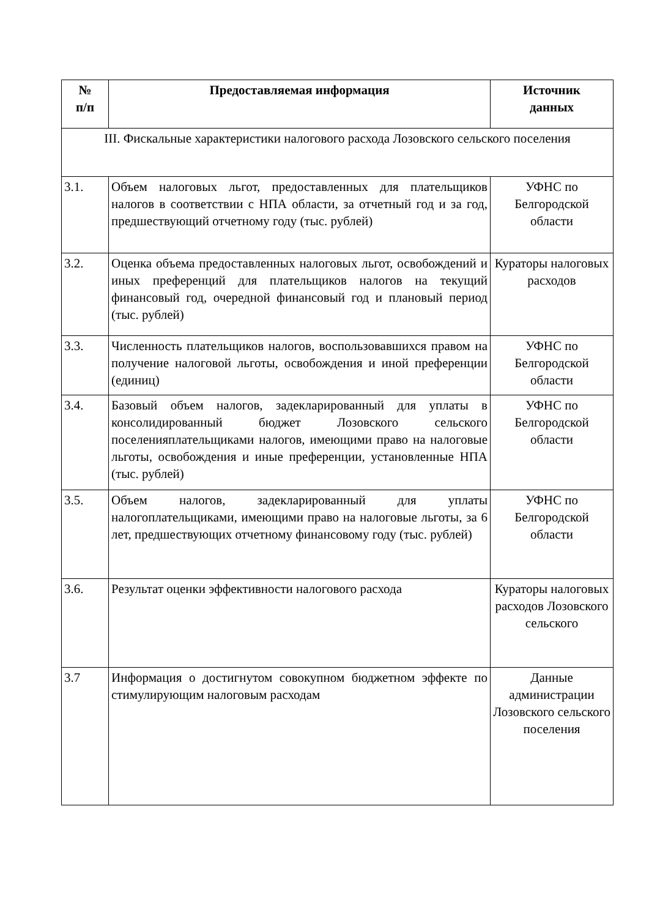| № п/п | Предоставляемая информация | Источник данных |
| --- | --- | --- |
| III. Фискальные характеристики налогового расхода Лозовского сельского поселения | | |
| 3.1. | Объем налоговых льгот, предоставленных для плательщиков налогов в соответствии с НПА области, за отчетный год и за год, предшествующий отчетному году (тыс. рублей) | УФНС по Белгородской области |
| 3.2. | Оценка объема предоставленных налоговых льгот, освобождений и иных преференций для плательщиков налогов на текущий финансовый год, очередной финансовый год и плановый период (тыс. рублей) | Кураторы налоговых расходов |
| 3.3. | Численность плательщиков налогов, воспользовавшихся правом на получение налоговой льготы, освобождения и иной преференции (единиц) | УФНС по Белгородской области |
| 3.4. | Базовый объем налогов, задекларированный для уплаты в консолидированный бюджет Лозовского сельского поселенияплательщиками налогов, имеющими право на налоговые льготы, освобождения и иные преференции, установленные НПА (тыс. рублей) | УФНС по Белгородской области |
| 3.5. | Объем налогов, задекларированный для уплаты налогоплательщиками, имеющими право на налоговые льготы, за 6 лет, предшествующих отчетному финансовому году (тыс. рублей) | УФНС по Белгородской области |
| 3.6. | Результат оценки эффективности налогового расхода | Кураторы налоговых расходов Лозовского сельского |
| 3.7 | Информация о достигнутом совокупном бюджетном эффекте по стимулирующим налоговым расходам | Данные администрации Лозовского сельского поселения |